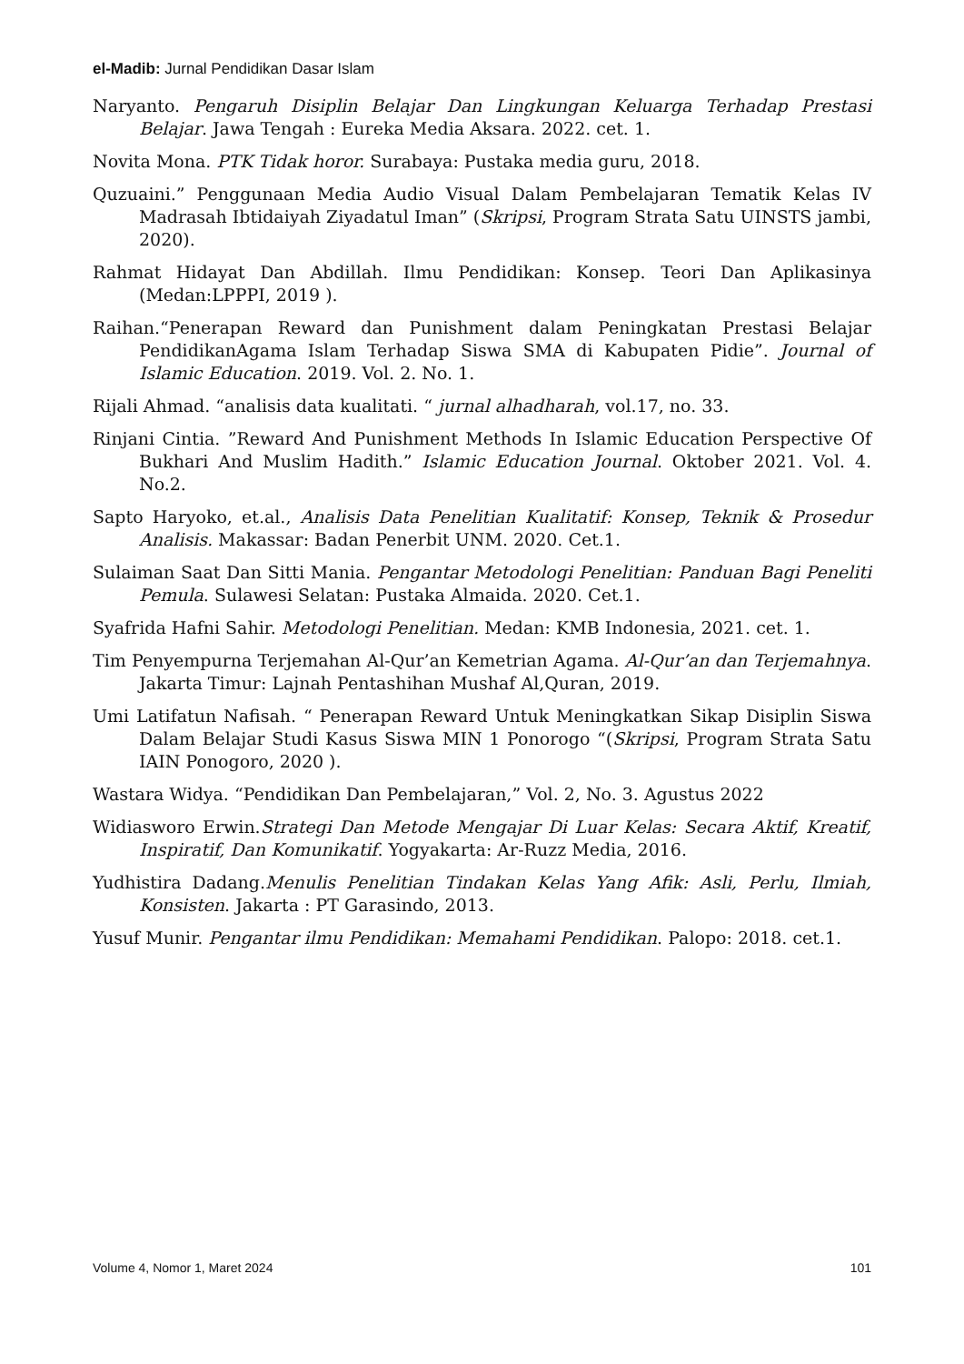el-Madib: Jurnal Pendidikan Dasar Islam
Naryanto. Pengaruh Disiplin Belajar Dan Lingkungan Keluarga Terhadap Prestasi Belajar. Jawa Tengah : Eureka Media Aksara. 2022. cet. 1.
Novita Mona. PTK Tidak horor. Surabaya: Pustaka media guru, 2018.
Quzuaini.” Penggunaan Media Audio Visual Dalam Pembelajaran Tematik Kelas IV Madrasah Ibtidaiyah Ziyadatul Iman” (Skripsi, Program Strata Satu UINSTS jambi, 2020).
Rahmat Hidayat Dan Abdillah. Ilmu Pendidikan: Konsep. Teori Dan Aplikasinya (Medan:LPPPI, 2019 ).
Raihan.“Penerapan Reward dan Punishment dalam Peningkatan Prestasi Belajar PendidikanAgama Islam Terhadap Siswa SMA di Kabupaten Pidie”. Journal of Islamic Education. 2019. Vol. 2. No. 1.
Rijali Ahmad. “analisis data kualitati. “ jurnal alhadharah, vol.17, no. 33.
Rinjani Cintia. ”Reward And Punishment Methods In Islamic Education Perspective Of Bukhari And Muslim Hadith.” Islamic Education Journal. Oktober 2021. Vol. 4. No.2.
Sapto Haryoko, et.al., Analisis Data Penelitian Kualitatif: Konsep, Teknik & Prosedur Analisis. Makassar: Badan Penerbit UNM. 2020. Cet.1.
Sulaiman Saat Dan Sitti Mania. Pengantar Metodologi Penelitian: Panduan Bagi Peneliti Pemula. Sulawesi Selatan: Pustaka Almaida. 2020. Cet.1.
Syafrida Hafni Sahir. Metodologi Penelitian. Medan: KMB Indonesia, 2021. cet. 1.
Tim Penyempurna Terjemahan Al-Qur’an Kemetrian Agama. Al-Qur’an dan Terjemahnya. Jakarta Timur: Lajnah Pentashihan Mushaf Al,Quran, 2019.
Umi Latifatun Nafisah. “ Penerapan Reward Untuk Meningkatkan Sikap Disiplin Siswa Dalam Belajar Studi Kasus Siswa MIN 1 Ponorogo “(Skripsi, Program Strata Satu IAIN Ponogoro, 2020 ).
Wastara Widya. “Pendidikan Dan Pembelajaran,” Vol. 2, No. 3. Agustus 2022
Widiasworo Erwin.Strategi Dan Metode Mengajar Di Luar Kelas: Secara Aktif, Kreatif, Inspiratif, Dan Komunikatif. Yogyakarta: Ar-Ruzz Media, 2016.
Yudhistira Dadang.Menulis Penelitian Tindakan Kelas Yang Afik: Asli, Perlu, Ilmiah, Konsisten. Jakarta : PT Garasindo, 2013.
Yusuf Munir. Pengantar ilmu Pendidikan: Memahami Pendidikan. Palopo: 2018. cet.1.
Volume 4, Nomor 1, Maret 2024 101